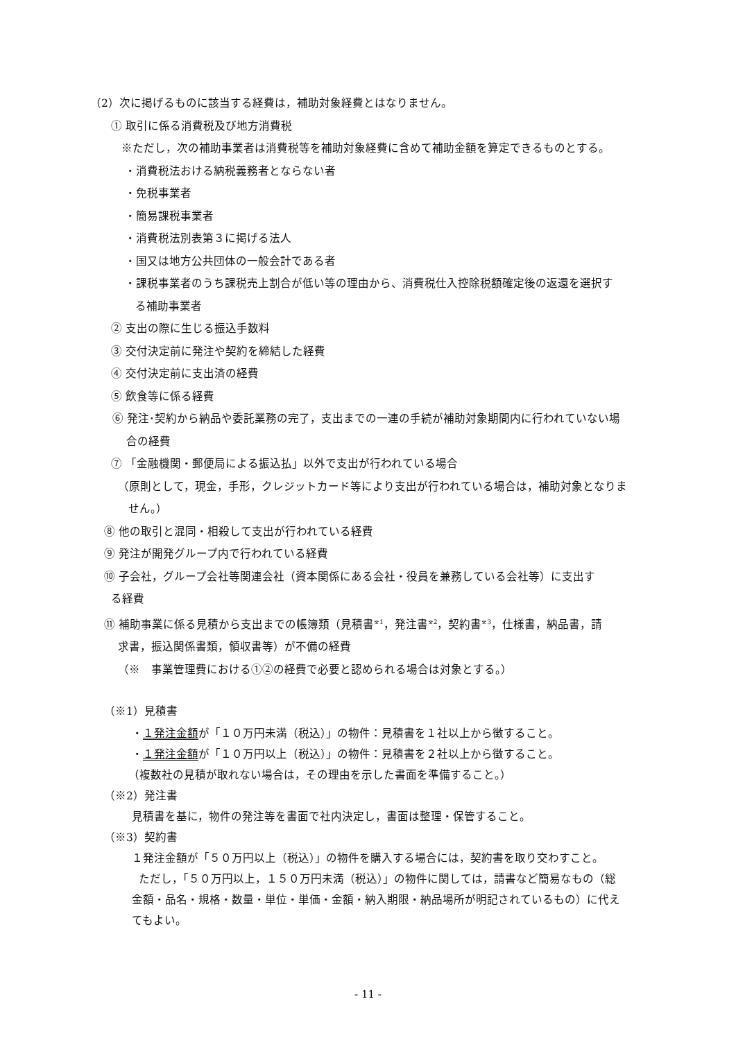（2）次に掲げるものに該当する経費は，補助対象経費とはなりません。
① 取引に係る消費税及び地方消費税
※ただし，次の補助事業者は消費税等を補助対象経費に含めて補助金額を算定できるものとする。
・消費税法おける納税義務者とならない者
・免税事業者
・簡易課税事業者
・消費税法別表第３に掲げる法人
・国又は地方公共団体の一般会計である者
・課税事業者のうち課税売上割合が低い等の理由から、消費税仕入控除税額確定後の返還を選択す
る補助事業者
② 支出の際に生じる振込手数料
③ 交付決定前に発注や契約を締結した経費
④ 交付決定前に支出済の経費
⑤ 飲食等に係る経費
⑥ 発注･契約から納品や委託業務の完了，支出までの一連の手続が補助対象期間内に行われていない場
合の経費
⑦ 「金融機関・郵便局による振込払」以外で支出が行われている場合
（原則として，現金，手形，クレジットカード等により支出が行われている場合は，補助対象となりま
せん。）
⑧ 他の取引と混同・相殺して支出が行われている経費
⑨ 発注が開発グループ内で行われている経費
⑩ 子会社，グループ会社等関連会社（資本関係にある会社・役員を兼務している会社等）に支出す
る経費
⑪ 補助事業に係る見積から支出までの帳簿類（見積書<sup>※1</sup>，発注書<sup>※2</sup>，契約書<sup>※3</sup>，仕様書，納品書，請
求書，振込関係書類，領収書等）が不備の経費
（※　事業管理費における①②の経費で必要と認められる場合は対象とする。）
（※1）見積書
・１発注金額が「１０万円未満（税込）」の物件：見積書を１社以上から徴すること。
・１発注金額が「１０万円以上（税込）」の物件：見積書を２社以上から徴すること。
（複数社の見積が取れない場合は，その理由を示した書面を準備すること。）
（※2）発注書
見積書を基に，物件の発注等を書面で社内決定し，書面は整理・保管すること。
（※3）契約書
１発注金額が「５０万円以上（税込）」の物件を購入する場合には，契約書を取り交わすこと。
ただし，「５０万円以上，１５０万円未満（税込）」の物件に関しては，請書など簡易なもの（総
金額・品名・規格・数量・単位・単価・金額・納入期限・納品場所が明記されているもの）に代え
てもよい。
- 11 -